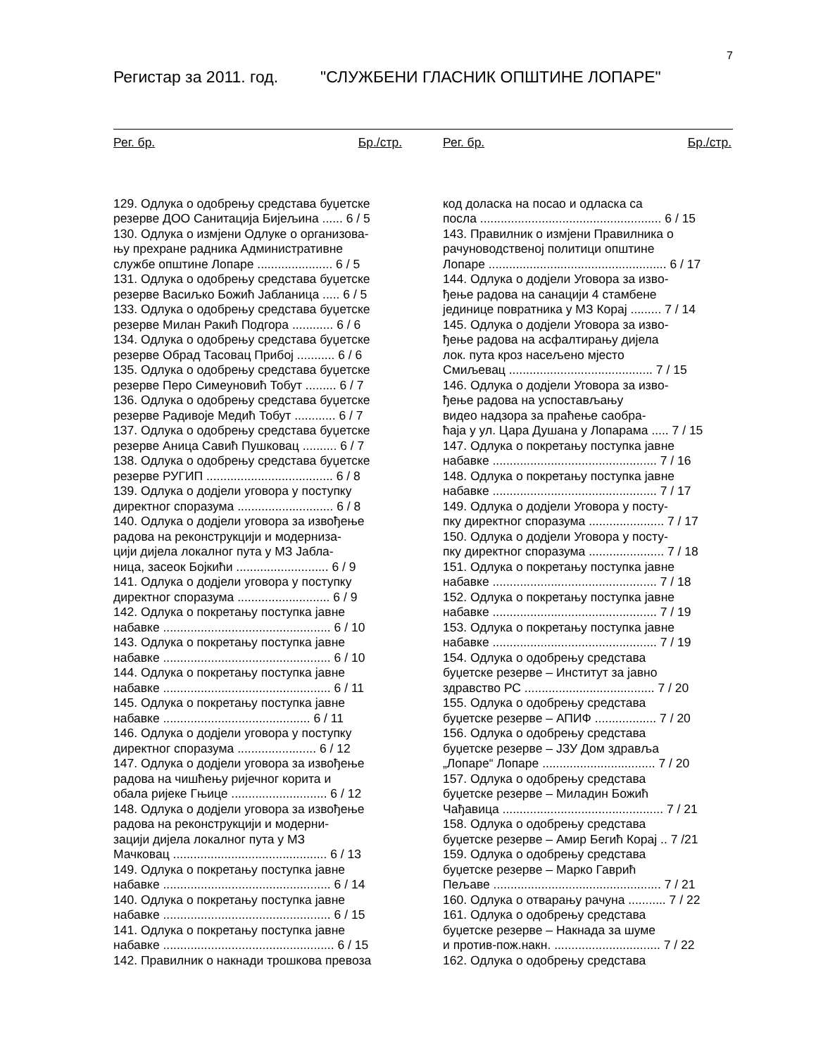7
Регистар за 2011. год. "СЛУЖБЕНИ ГЛАСНИК ОПШТИНЕ ЛОПАРЕ"
Рег. бр. Бр./стр.
129. Одлука о одобрењу средстава буџетске
резерве ДОО Санитација Бијељина ...... 6 / 5
130. Одлука о измјени Одлуке о организова-
њу прехране радника Административне
службе општине Лопаре ...................... 6 / 5
131. Одлука о одобрењу средстава буџетске
резерве Васиљко Божић Јабланица ..... 6 / 5
133. Одлука о одобрењу средстава буџетске
резерве Милан Ракић Подгора ............ 6 / 6
134. Одлука о одобрењу средстава буџетске
резерве Обрад Тасовац Прибој ........... 6 / 6
135. Одлука о одобрењу средстава буџетске
резерве Перо Симеуновић Тобут ......... 6 / 7
136. Одлука о одобрењу средстава буџетске
резерве Радивоје Медић Тобут ............ 6 / 7
137. Одлука о одобрењу средстава буџетске
резерве Аница Савић Пушковац .......... 6 / 7
138. Одлука о одобрењу средстава буџетске
резерве РУГИП ..................................... 6 / 8
139. Одлука о додјели уговора у поступку
директног споразума ............................ 6 / 8
140. Одлука о додјели уговора за извођење
радова на реконструкцији и модерниза-
цији дијела локалног пута у МЗ Јабла-
ница, засеок Бојкићи ........................... 6 / 9
141. Одлука о додјели уговора у поступку
директног споразума ........................... 6 / 9
142. Одлука о покретању поступка јавне
набавке ................................................. 6 / 10
143. Одлука о покретању поступка јавне
набавке ................................................. 6 / 10
144. Одлука о покретању поступка јавне
набавке ................................................. 6 / 11
145. Одлука о покретању поступка јавне
набавке ........................................... 6 / 11
146. Одлука о додјели уговора у поступку
директног споразума ....................... 6 / 12
147. Одлука о додјели уговора за извођење
радова на чишћењу ријечног корита и
обала ријеке Гњице ............................ 6 / 12
148. Одлука о додјели уговора за извођење
радова на реконструкцији и модерни-
зацији дијела локалног пута у МЗ
Мачковац ............................................. 6 / 13
149. Одлука о покретању поступка јавне
набавке ................................................. 6 / 14
140. Одлука о покретању поступка јавне
набавке ................................................. 6 / 15
141. Одлука о покретању поступка јавне
набавке .................................................. 6 / 15
142. Правилник о накнади трошкова превоза
Рег. бр. Бр./стр.
код доласка на посао и одласка са
посла ..................................................... 6 / 15
143. Правилник о измјени Правилника о
рачуноводственој политици општине
Лопаре .................................................... 6 / 17
144. Одлука о додјели Уговора за изво-
ђење радова на санацији 4 стамбене
јединице повратника у МЗ Корај ......... 7 / 14
145. Одлука о додјели Уговора за изво-
ђење радова на асфалтирању дијела
лок. пута кроз насељено мјесто
Смиљевац .......................................... 7 / 15
146. Одлука о додјели Уговора за изво-
ђење радова на успостављању
видео надзора за праћење саобра-
ћаја у ул. Цара Душана у Лопарама ..... 7 / 15
147. Одлука о покретању поступка јавне
набавке ................................................ 7 / 16
148. Одлука о покретању поступка јавне
набавке ................................................ 7 / 17
149. Одлука о додјели Уговора у посту-
пку директног споразума ...................... 7 / 17
150. Одлука о додјели Уговора у посту-
пку директног споразума ...................... 7 / 18
151. Одлука о покретању поступка јавне
набавке ................................................ 7 / 18
152. Одлука о покретању поступка јавне
набавке ................................................ 7 / 19
153. Одлука о покретању поступка јавне
набавке ................................................ 7 / 19
154. Одлука о одобрењу средстава
буџетске резерве – Институт за јавно
здравство РС ...................................... 7 / 20
155. Одлука о одобрењу средстава
буџетске резерве – АПИФ .................. 7 / 20
156. Одлука о одобрењу средстава
буџетске резерве – ЈЗУ Дом здравља
„Лопаре“ Лопаре ................................. 7 / 20
157. Одлука о одобрењу средстава
буџетске резерве – Миладин Божић
Чађавица ............................................... 7 / 21
158. Одлука о одобрењу средстава
буџетске резерве – Амир Бегић Корај .. 7 /21
159. Одлука о одобрењу средстава
буџетске резерве – Марко Гаврић
Пељаве ................................................. 7 / 21
160. Одлука о отварању рачуна ........... 7 / 22
161. Одлука о одобрењу средстава
буџетске резерве – Накнада за шуме
и против-пож.накн. ............................... 7 / 22
162. Одлука о одобрењу средстава